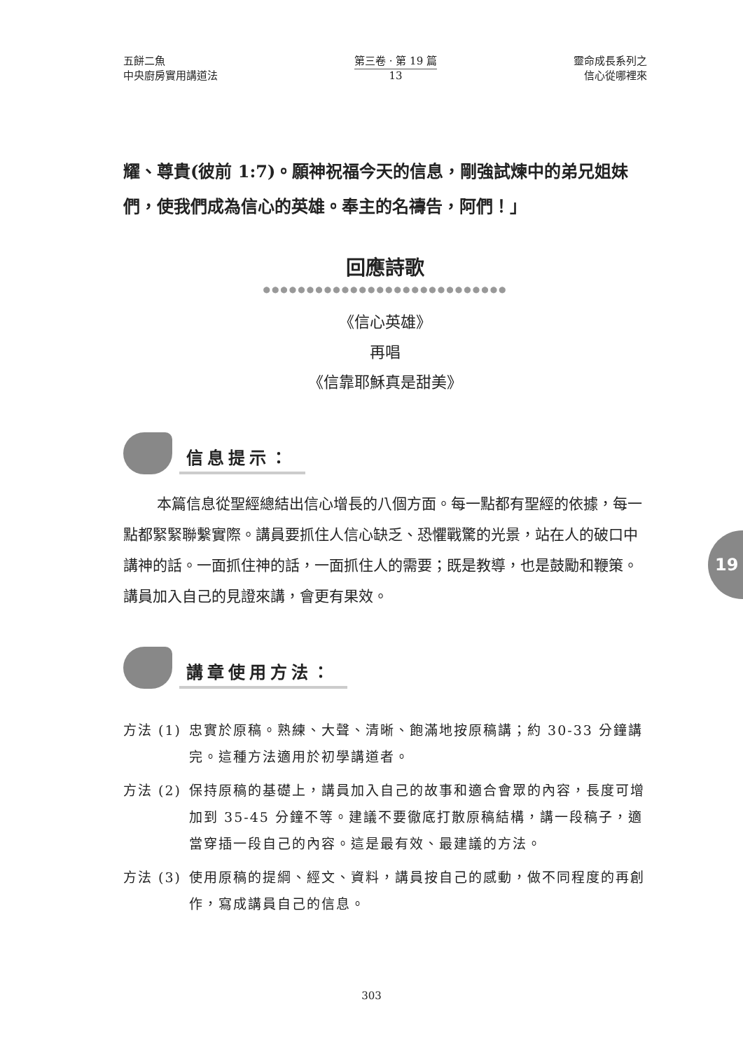五餅二魚
中央廚房實用講道法
第三卷 · 第 19 篇
13
靈命成長系列之
信心從哪裡來
耀、尊貴(彼前 1:7)。願神祝福今天的信息，剛強試煉中的弟兄姐妹們，使我們成為信心的英雄。奉主的名禱告，阿們！」
回應詩歌
●●●●●●●●●●●●●●●●●●●●●●●●●●●●
《信心英雄》
再唱
《信靠耶穌真是甜美》
信息提示：
本篇信息從聖經總結出信心增長的八個方面。每一點都有聖經的依據，每一點都緊緊聯繫實際。講員要抓住人信心缺乏、恐懼戰驚的光景，站在人的破口中講神的話。一面抓住神的話，一面抓住人的需要；既是教導，也是鼓勵和鞭策。講員加入自己的見證來講，會更有果效。
講章使用方法：
方法 (1) 忠實於原稿。熟練、大聲、清晰、飽滿地按原稿講；約 30-33 分鐘講完。這種方法適用於初學講道者。
方法 (2) 保持原稿的基礎上，講員加入自己的故事和適合會眾的內容，長度可增加到 35-45 分鐘不等。建議不要徹底打散原稿結構，講一段稿子，適當穿插一段自己的內容。這是最有效、最建議的方法。
方法 (3) 使用原稿的提綱、經文、資料，講員按自己的感動，做不同程度的再創作，寫成講員自己的信息。
19
303